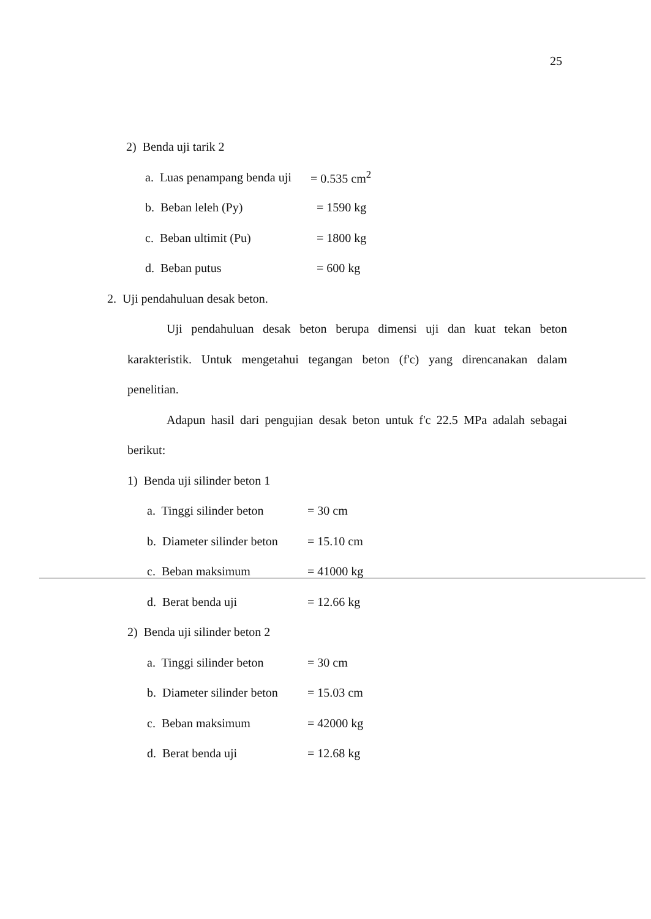25
2) Benda uji tarik 2
a. Luas penampang benda uji = 0.535 cm<sup>2</sup>
b. Beban leleh (Py) = 1590 kg
c. Beban ultimit (Pu) = 1800 kg
d. Beban putus = 600 kg
2. Uji pendahuluan desak beton.
Uji pendahuluan desak beton berupa dimensi uji dan kuat tekan beton karakteristik. Untuk mengetahui tegangan beton (f'c) yang direncanakan dalam penelitian.
Adapun hasil dari pengujian desak beton untuk f'c 22.5 MPa adalah sebagai berikut:
1) Benda uji silinder beton 1
a. Tinggi silinder beton = 30 cm
b. Diameter silinder beton = 15.10 cm
c. Beban maksimum = 41000 kg
d. Berat benda uji = 12.66 kg
2) Benda uji silinder beton 2
a. Tinggi silinder beton = 30 cm
b. Diameter silinder beton = 15.03 cm
c. Beban maksimum = 42000 kg
d. Berat benda uji = 12.68 kg